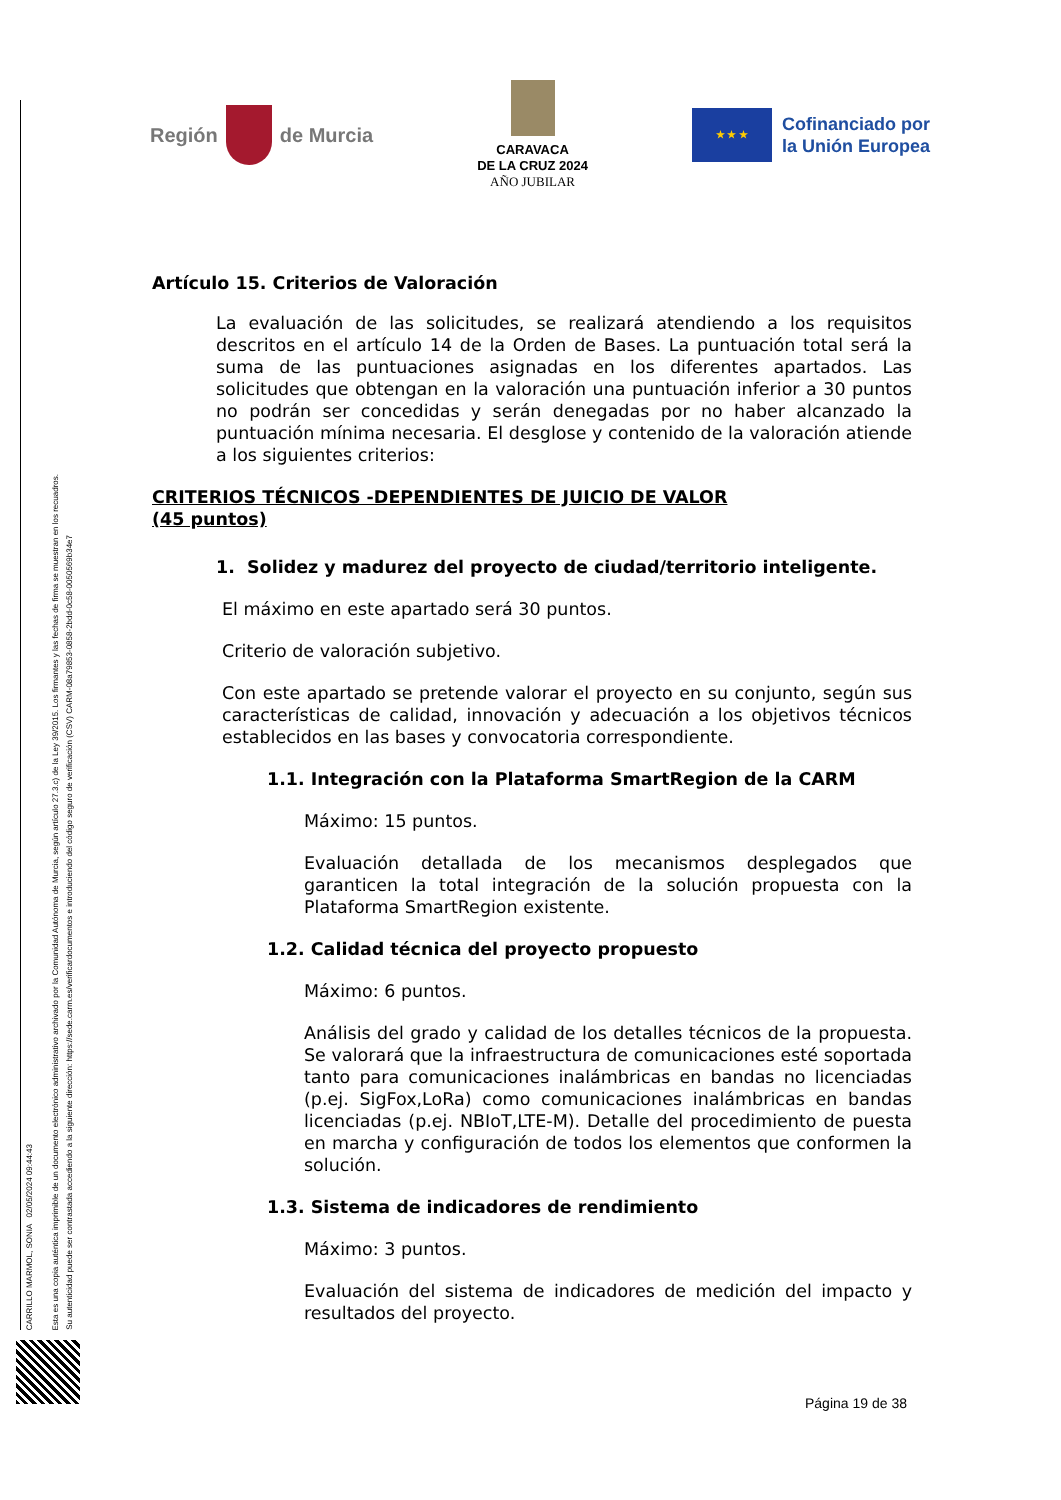Región de Murcia
CARAVACA
DE LA CRUZ 2024
AÑO JUBILAR
★ ★ ★
Cofinanciado por
la Unión Europea
CARRILLO MARMOL, SONIA 02/05/2024 09:44:43
Esta es una copia auténtica imprimible de un documento electrónico administrativo archivado por la Comunidad Autónoma de Murcia, según artículo 27.3.c) de la Ley 39/2015. Los firmantes y las fechas de firma se muestran en los recuadros.
Su autenticidad puede ser contrastada accediendo a la siguiente dirección: https://sede.carm.es/verificardocumentos e introduciendo del código seguro de verificación (CSV) CARM-08a79853-0858-2bdd-0c58-0050569b34e7
Artículo 15. Criterios de Valoración
La evaluación de las solicitudes, se realizará atendiendo a los requisitos descritos en el artículo 14 de la Orden de Bases. La puntuación total será la suma de las puntuaciones asignadas en los diferentes apartados. Las solicitudes que obtengan en la valoración una puntuación inferior a 30 puntos no podrán ser concedidas y serán denegadas por no haber alcanzado la puntuación mínima necesaria. El desglose y contenido de la valoración atiende a los siguientes criterios:
CRITERIOS TÉCNICOS -DEPENDIENTES DE JUICIO DE VALOR
(45 puntos)
1. Solidez y madurez del proyecto de ciudad/territorio inteligente.
El máximo en este apartado será 30 puntos.
Criterio de valoración subjetivo.
Con este apartado se pretende valorar el proyecto en su conjunto, según sus características de calidad, innovación y adecuación a los objetivos técnicos establecidos en las bases y convocatoria correspondiente.
1.1. Integración con la Plataforma SmartRegion de la CARM
Máximo: 15 puntos.
Evaluación detallada de los mecanismos desplegados que garanticen la total integración de la solución propuesta con la Plataforma SmartRegion existente.
1.2. Calidad técnica del proyecto propuesto
Máximo: 6 puntos.
Análisis del grado y calidad de los detalles técnicos de la propuesta. Se valorará que la infraestructura de comunicaciones esté soportada tanto para comunicaciones inalámbricas en bandas no licenciadas (p.ej. SigFox,LoRa) como comunicaciones inalámbricas en bandas licenciadas (p.ej. NBIoT,LTE-M). Detalle del procedimiento de puesta en marcha y configuración de todos los elementos que conformen la solución.
1.3. Sistema de indicadores de rendimiento
Máximo: 3 puntos.
Evaluación del sistema de indicadores de medición del impacto y resultados del proyecto.
Página 19 de 38